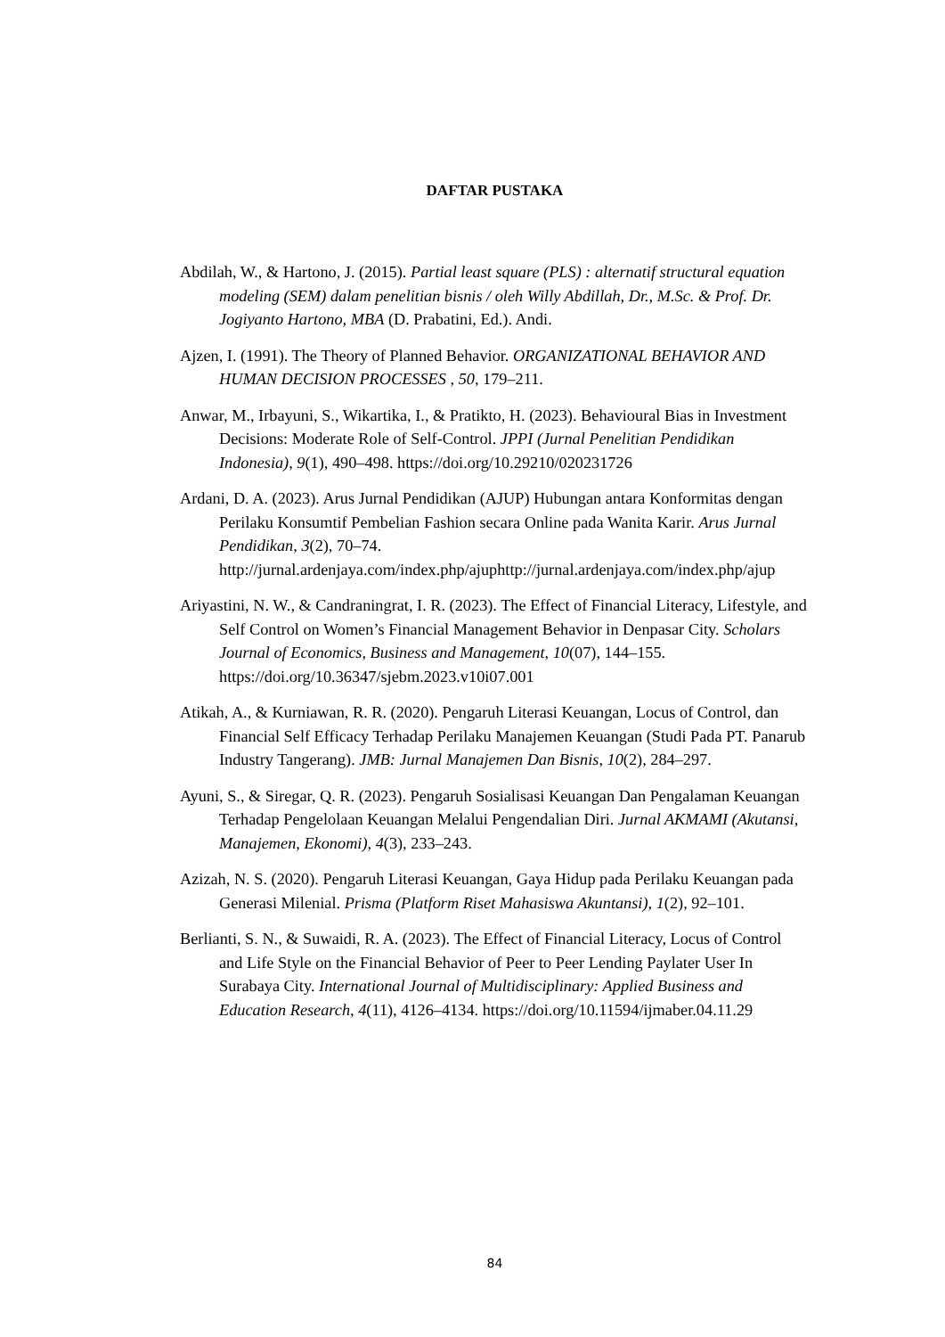DAFTAR PUSTAKA
Abdilah, W., & Hartono, J. (2015). Partial least square (PLS) : alternatif structural equation modeling (SEM) dalam penelitian bisnis / oleh Willy Abdillah, Dr., M.Sc. & Prof. Dr. Jogiyanto Hartono, MBA (D. Prabatini, Ed.). Andi.
Ajzen, I. (1991). The Theory of Planned Behavior. ORGANIZATIONAL BEHAVIOR AND HUMAN DECISION PROCESSES , 50, 179–211.
Anwar, M., Irbayuni, S., Wikartika, I., & Pratikto, H. (2023). Behavioural Bias in Investment Decisions: Moderate Role of Self-Control. JPPI (Jurnal Penelitian Pendidikan Indonesia), 9(1), 490–498. https://doi.org/10.29210/020231726
Ardani, D. A. (2023). Arus Jurnal Pendidikan (AJUP) Hubungan antara Konformitas dengan Perilaku Konsumtif Pembelian Fashion secara Online pada Wanita Karir. Arus Jurnal Pendidikan, 3(2), 70–74. http://jurnal.ardenjaya.com/index.php/ajuphttp://jurnal.ardenjaya.com/index.php/ajup
Ariyastini, N. W., & Candraningrat, I. R. (2023). The Effect of Financial Literacy, Lifestyle, and Self Control on Women’s Financial Management Behavior in Denpasar City. Scholars Journal of Economics, Business and Management, 10(07), 144–155. https://doi.org/10.36347/sjebm.2023.v10i07.001
Atikah, A., & Kurniawan, R. R. (2020). Pengaruh Literasi Keuangan, Locus of Control, dan Financial Self Efficacy Terhadap Perilaku Manajemen Keuangan (Studi Pada PT. Panarub Industry Tangerang). JMB: Jurnal Manajemen Dan Bisnis, 10(2), 284–297.
Ayuni, S., & Siregar, Q. R. (2023). Pengaruh Sosialisasi Keuangan Dan Pengalaman Keuangan Terhadap Pengelolaan Keuangan Melalui Pengendalian Diri. Jurnal AKMAMI (Akutansi, Manajemen, Ekonomi), 4(3), 233–243.
Azizah, N. S. (2020). Pengaruh Literasi Keuangan, Gaya Hidup pada Perilaku Keuangan pada Generasi Milenial. Prisma (Platform Riset Mahasiswa Akuntansi), 1(2), 92–101.
Berlianti, S. N., & Suwaidi, R. A. (2023). The Effect of Financial Literacy, Locus of Control and Life Style on the Financial Behavior of Peer to Peer Lending Paylater User In Surabaya City. International Journal of Multidisciplinary: Applied Business and Education Research, 4(11), 4126–4134. https://doi.org/10.11594/ijmaber.04.11.29
84